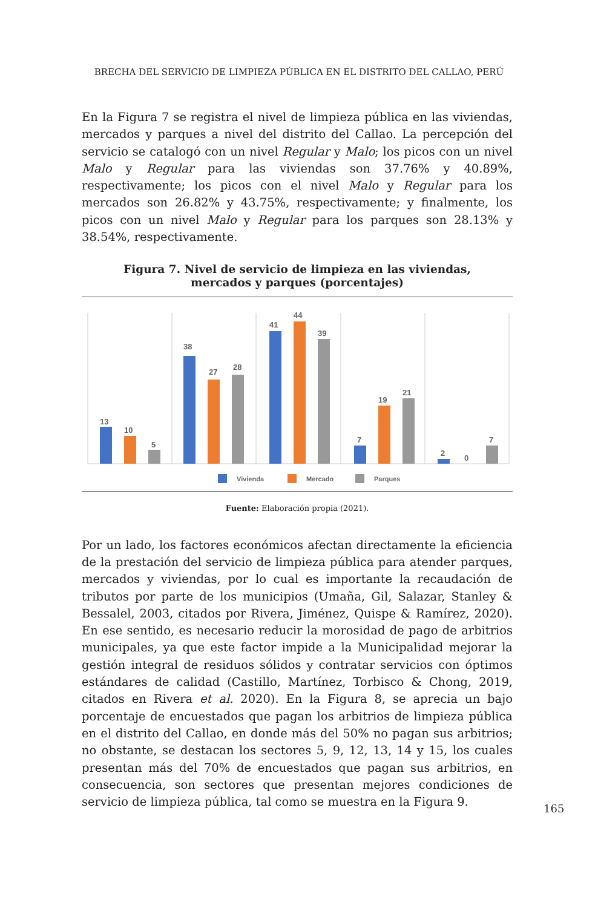BRECHA DEL SERVICIO DE LIMPIEZA PÚBLICA EN EL DISTRITO DEL CALLAO, PERÚ
En la Figura 7 se registra el nivel de limpieza pública en las viviendas, mercados y parques a nivel del distrito del Callao. La percepción del servicio se catalogó con un nivel Regular y Malo; los picos con un nivel Malo y Regular para las viviendas son 37.76% y 40.89%, respectivamente; los picos con el nivel Malo y Regular para los mercados son 26.82% y 43.75%, respectivamente; y finalmente, los picos con un nivel Malo y Regular para los parques son 28.13% y 38.54%, respectivamente.
Figura 7. Nivel de servicio de limpieza en las viviendas,
mercados y parques (porcentajes)
13
10
5
38
27
28
41
44
39
7
19
21
2
0
7
Vivienda
Mercado
Parques
Fuente: Elaboración propia (2021).
Por un lado, los factores económicos afectan directamente la eficiencia de la prestación del servicio de limpieza pública para atender parques, mercados y viviendas, por lo cual es importante la recaudación de tributos por parte de los municipios (Umaña, Gil, Salazar, Stanley & Bessalel, 2003, citados por Rivera, Jiménez, Quispe & Ramírez, 2020). En ese sentido, es necesario reducir la morosidad de pago de arbitrios municipales, ya que este factor impide a la Municipalidad mejorar la gestión integral de residuos sólidos y contratar servicios con óptimos estándares de calidad (Castillo, Martínez, Torbisco & Chong, 2019, citados en Rivera et al. 2020). En la Figura 8, se aprecia un bajo porcentaje de encuestados que pagan los arbitrios de limpieza pública en el distrito del Callao, en donde más del 50% no pagan sus arbitrios; no obstante, se destacan los sectores 5, 9, 12, 13, 14 y 15, los cuales presentan más del 70% de encuestados que pagan sus arbitrios, en consecuencia, son sectores que presentan mejores condiciones de servicio de limpieza pública, tal como se muestra en la Figura 9.
165